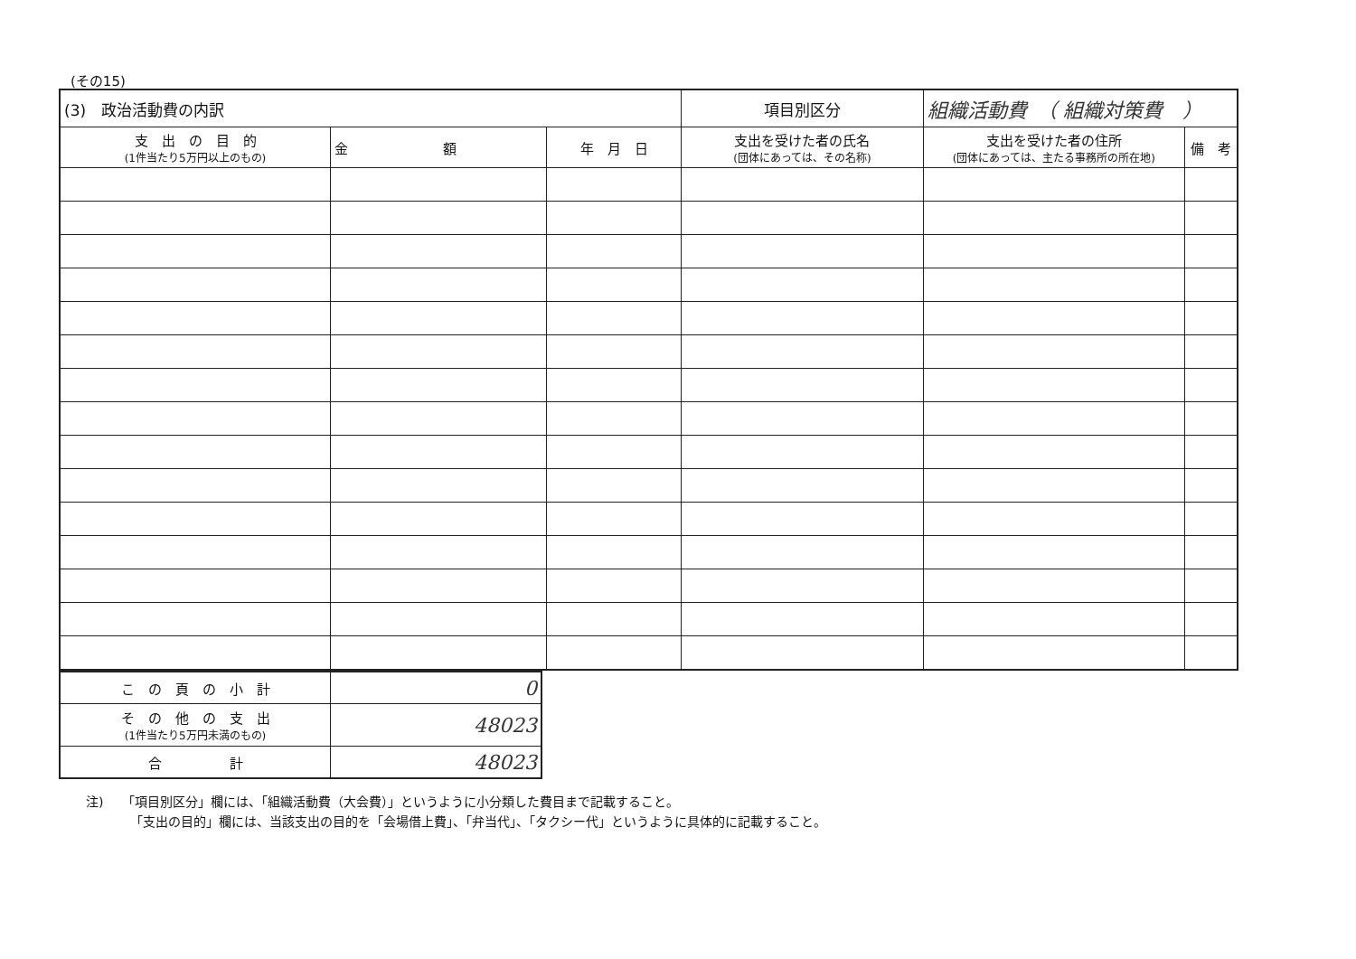(その15)
| (3) 政治活動費の内訳 | | | | 項目別区分 | 組織活動費 （ 組織対策費 ） | |
| 支 出 の 目 的 (1件当たり5万円以上のもの) | 金 額 | 年 月 日 | 支出を受けた者の氏名 (団体にあっては、その名称) | | 支出を受けた者の住所 (団体にあっては、主たる事務所の所在地) | 備 考 |
| こ の 頁 の 小 計 | 0 |
| そ の 他 の 支 出 (1件当たり5万円未満のもの) | 48023 |
| 合 計 | 48023 |
注)　　「項目別区分」欄には、「組織活動費（大会費）」というように小分類した費目まで記載すること。
　　　　「支出の目的」欄には、当該支出の目的を「会場借上費」、「弁当代」、「タクシー代」というように具体的に記載すること。